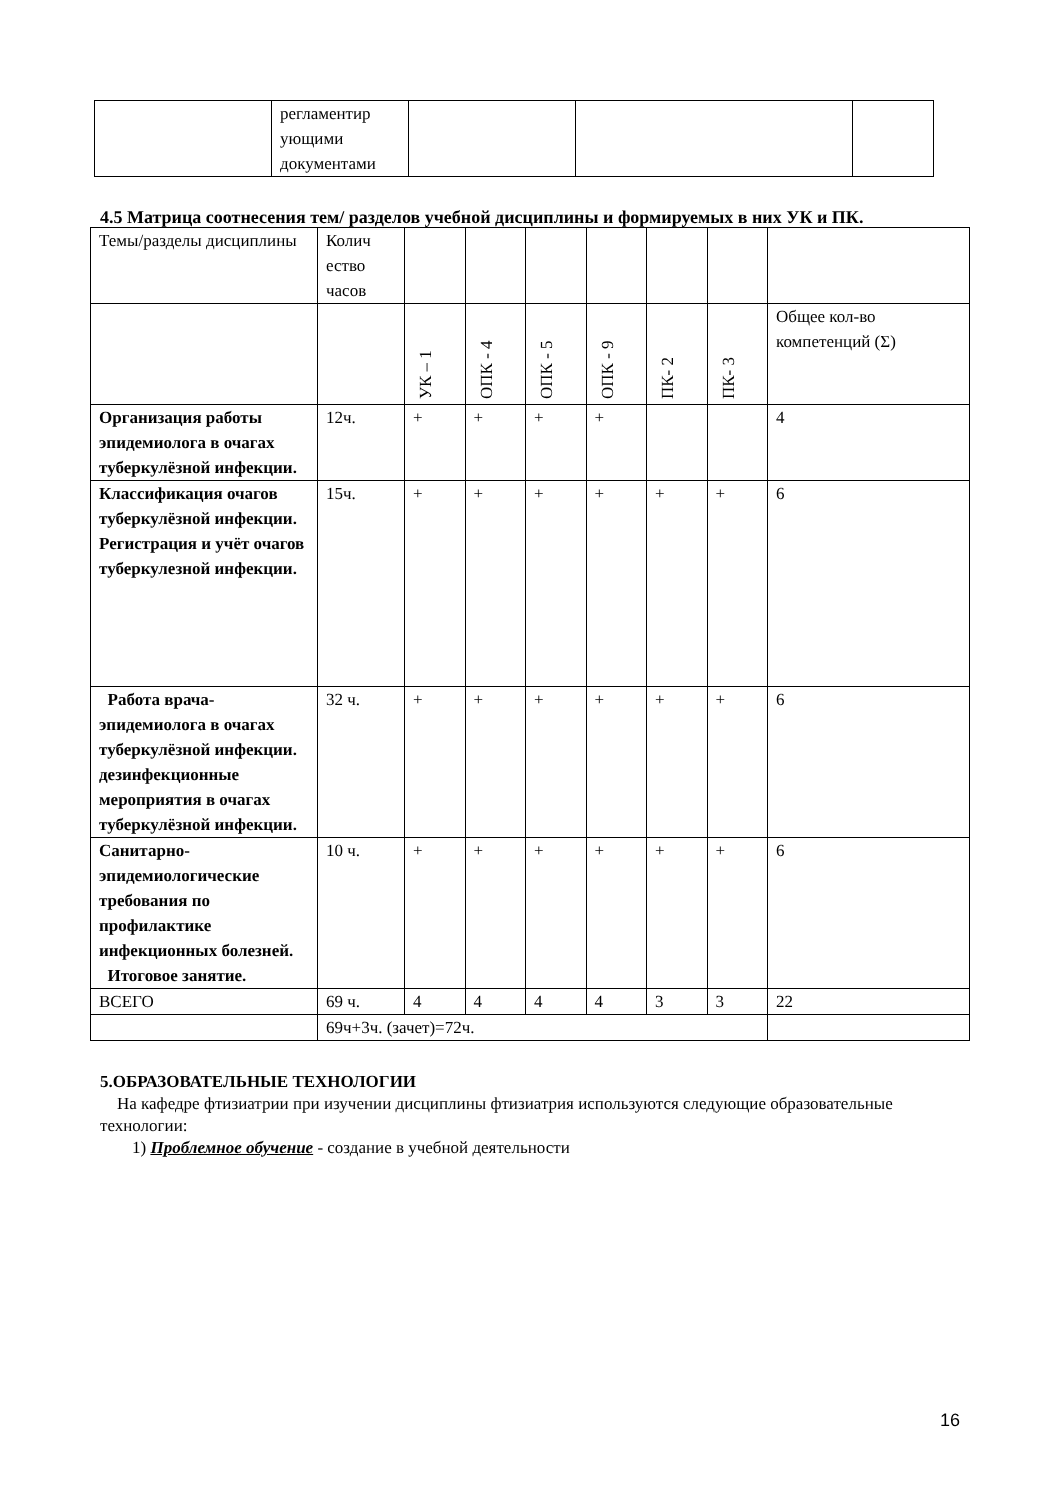| | регламентир ующими документами | | | |
4.5 Матрица соотнесения тем/ разделов учебной дисциплины и формируемых в них УК и ПК.
| Темы/разделы дисциплины | Колич ество часов | | | | | | | |
| | | УК – 1 | ОПК - 4 | ОПК - 5 | ОПК - 9 | ПК- 2 | ПК- 3 | Общее кол-во компетенций (Σ) |
| Организация работы эпидемиолога в очагах туберкулёзной инфекции. | 12ч. | + | + | + | + | | | 4 |
| Классификация очагов туберкулёзной инфекции. Регистрация и учёт очагов туберкулезной инфекции. | 15ч. | + | + | + | + | + | + | 6 |
| Работа врача-эпидемиолога в очагах туберкулёзной инфекции. дезинфекционные мероприятия в очагах туберкулёзной инфекции. | 32 ч. | + | + | + | + | + | + | 6 |
| Санитарно-эпидемиологические требования по профилактике инфекционных болезней. Итоговое занятие. | 10 ч. | + | + | + | + | + | + | 6 |
| ВСЕГО | 69 ч. | 4 | 4 | 4 | 4 | 3 | 3 | 22 |
| | 69ч+3ч. (зачет)=72ч. | | | | | | | |
5.ОБРАЗОВАТЕЛЬНЫЕ ТЕХНОЛОГИИ
На кафедре фтизиатрии при изучении дисциплины фтизиатрия используются следующие образовательные технологии:
1) Проблемное обучение - создание в учебной деятельности
16